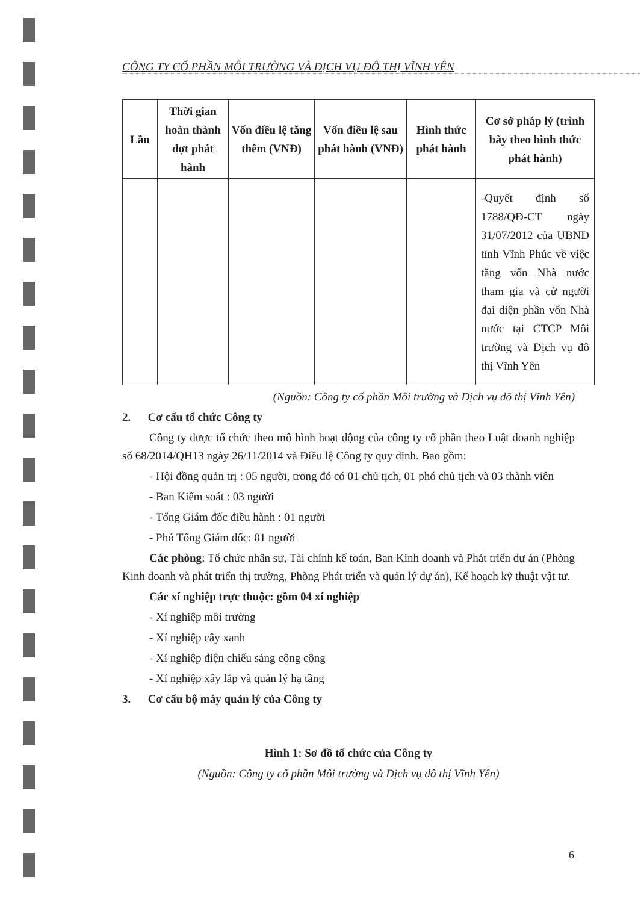CÔNG TY CỔ PHẦN MÔI TRƯỜNG VÀ DỊCH VỤ ĐÔ THỊ VĨNH YÊN
| Lần | Thời gian hoàn thành đợt phát hành | Vốn điều lệ tăng thêm (VNĐ) | Vốn điều lệ sau phát hành (VNĐ) | Hình thức phát hành | Cơ sở pháp lý (trình bày theo hình thức phát hành) |
| --- | --- | --- | --- | --- | --- |
| | | | | | -Quyết định số 1788/QĐ-CT ngày 31/07/2012 của UBND tỉnh Vĩnh Phúc về việc tăng vốn Nhà nước tham gia và cử người đại diện phần vốn Nhà nước tại CTCP Môi trường và Dịch vụ đô thị Vĩnh Yên |
(Nguồn: Công ty cổ phần Môi trường và Dịch vụ đô thị Vĩnh Yên)
2. Cơ cấu tổ chức Công ty
Công ty được tổ chức theo mô hình hoạt động của công ty cổ phần theo Luật doanh nghiệp số 68/2014/QH13 ngày 26/11/2014 và Điều lệ Công ty quy định. Bao gồm:
- Hội đồng quản trị : 05 người, trong đó có 01 chủ tịch, 01 phó chủ tịch và 03 thành viên
- Ban Kiểm soát : 03 người
- Tổng Giám đốc điều hành : 01 người
- Phó Tổng Giám đốc: 01 người
Các phòng: Tổ chức nhân sự, Tài chính kế toán, Ban Kinh doanh và Phát triển dự án (Phòng Kinh doanh và phát triển thị trường, Phòng Phát triển và quản lý dự án), Kế hoạch kỹ thuật vật tư.
Các xí nghiệp trực thuộc: gồm 04 xí nghiệp
- Xí nghiệp môi trường
- Xí nghiệp cây xanh
- Xí nghiệp điện chiếu sáng công cộng
- Xí nghiệp xây lắp và quản lý hạ tầng
3. Cơ cấu bộ máy quản lý của Công ty
Hình 1: Sơ đồ tổ chức của Công ty
(Nguồn: Công ty cổ phần Môi trường và Dịch vụ đô thị Vĩnh Yên)
6